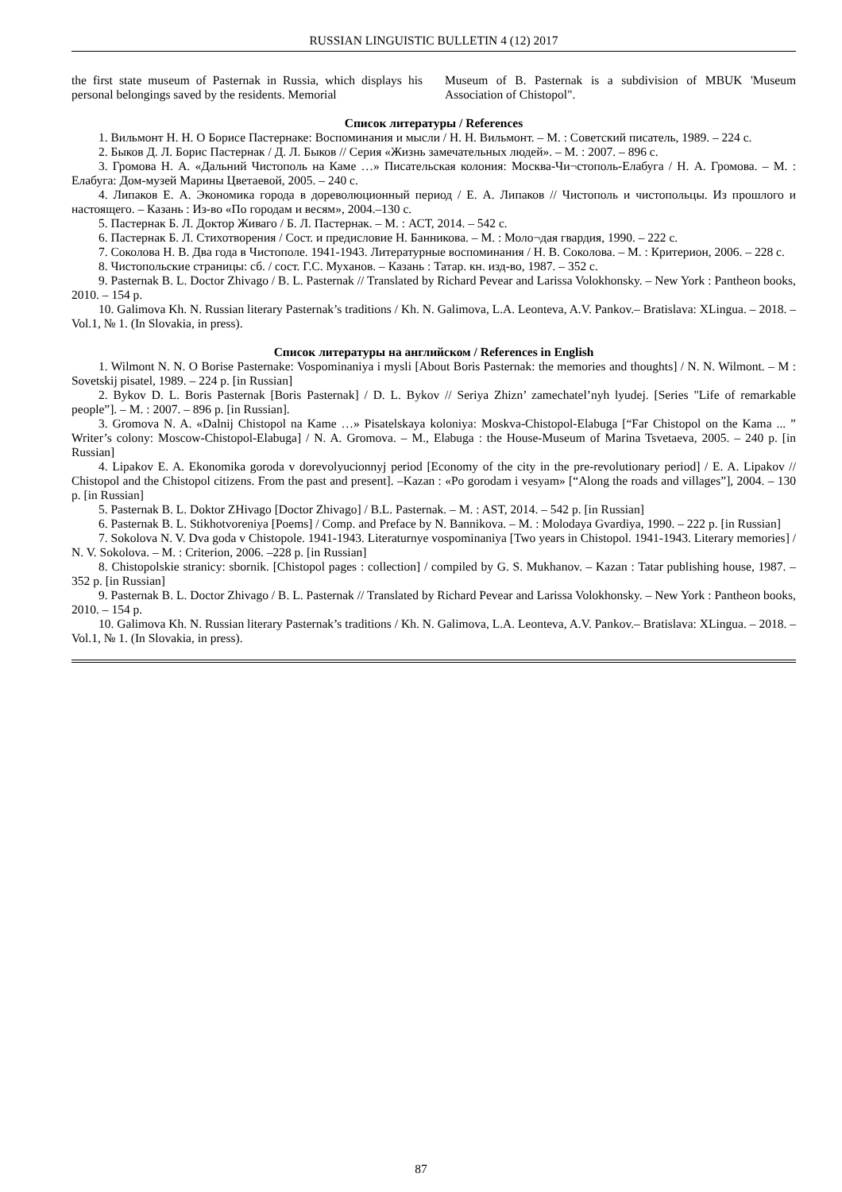RUSSIAN LINGUISTIC BULLETIN 4 (12) 2017
the first state museum of Pasternak in Russia, which displays his personal belongings saved by the residents. Memorial
Museum of B. Pasternak is a subdivision of MBUK 'Museum Association of Chistopol".
Список литературы / References
1. Вильмонт Н. Н. О Борисе Пастернаке: Воспоминания и мысли / Н. Н. Вильмонт. – М. : Советский писатель, 1989. – 224 с.
2. Быков Д. Л. Борис Пастернак / Д. Л. Быков // Серия «Жизнь замечательных людей». – М. : 2007. – 896 с.
3. Громова Н. А. «Дальний Чистополь на Каме …» Писательская колония: Москва-Чи¬стополь-Елабуга / Н. А. Громова. – М. : Елабуга: Дом-музей Марины Цветаевой, 2005. – 240 с.
4. Липаков Е. А. Экономика города в дореволюционный период / Е. А. Липаков // Чистополь и чистопольцы. Из прошлого и настоящего. – Казань : Из-во «По городам и весям», 2004.–130 с.
5. Пастернак Б. Л. Доктор Живаго / Б. Л. Пастернак. – М. : АСТ, 2014. – 542 с.
6. Пастернак Б. Л. Стихотворения / Сост. и предисловие Н. Банникова. – М. : Моло¬дая гвардия, 1990. – 222 с.
7. Соколова Н. В. Два года в Чистополе. 1941-1943. Литературные воспоминания / Н. В. Соколова. – М. : Критерион, 2006. – 228 с.
8. Чистопольские страницы: сб. / сост. Г.С. Муханов. – Казань : Татар. кн. изд-во, 1987. – 352 с.
9. Pasternak B. L. Doctor Zhivago / B. L. Pasternak // Translated by Richard Pevear and Larissa Volokhonsky. – New York : Pantheon books, 2010. – 154 p.
10. Galimova Kh. N. Russian literary Pasternak’s traditions / Kh. N. Galimova, L.A. Leonteva, A.V. Pankov.– Bratislava: XLingua. – 2018. – Vol.1, № 1. (In Slovakia, in press).
Список литературы на английском / References in English
1. Wilmont N. N. O Borise Pasternake: Vospominaniya i mysli [About Boris Pasternak: the memories and thoughts] / N. N. Wilmont. – M : Sovetskij pisatel, 1989. – 224 p. [in Russian]
2. Bykov D. L. Boris Pasternak [Boris Pasternak] / D. L. Bykov // Seriya Zhizn’ zamechatel’nyh lyudej. [Series "Life of remarkable people”]. – M. : 2007. – 896 p. [in Russian].
3. Gromova N. A. «Dalnij Chistopol na Kame …» Pisatelskaya koloniya: Moskva-Chistopol-Elabuga [“Far Chistopol on the Kama ... ” Writer’s colony: Moscow-Chistopol-Elabuga] / N. A. Gromova. – M., Elabuga : the House-Museum of Marina Tsvetaeva, 2005. – 240 p. [in Russian]
4. Lipakov E. A. Ekonomika goroda v dorevolyucionnyj period [Economy of the city in the pre-revolutionary period] / E. A. Lipakov // Chistopol and the Chistopol citizens. From the past and present]. –Kazan : «Po gorodam i vesyam» [“Along the roads and villages”], 2004. – 130 p. [in Russian]
5. Pasternak B. L. Doktor ZHivago [Doctor Zhivago] / B.L. Pasternak. – M. : AST, 2014. – 542 p. [in Russian]
6. Pasternak B. L. Stikhotvoreniya [Poems] / Comp. and Preface by N. Bannikova. – M. : Molodaya Gvardiya, 1990. – 222 p. [in Russian]
7. Sokolova N. V. Dva goda v Chistopole. 1941-1943. Literaturnye vospominaniya [Two years in Chistopol. 1941-1943. Literary memories] / N. V. Sokolova. – M. : Criterion, 2006. –228 p. [in Russian]
8. Chistopolskie stranicy: sbornik. [Chistopol pages : collection] / compiled by G. S. Mukhanov. – Kazan : Tatar publishing house, 1987. –352 p. [in Russian]
9. Pasternak B. L. Doctor Zhivago / B. L. Pasternak // Translated by Richard Pevear and Larissa Volokhonsky. – New York : Pantheon books, 2010. – 154 p.
10. Galimova Kh. N. Russian literary Pasternak’s traditions / Kh. N. Galimova, L.A. Leonteva, A.V. Pankov.– Bratislava: XLingua. – 2018. – Vol.1, № 1. (In Slovakia, in press).
87